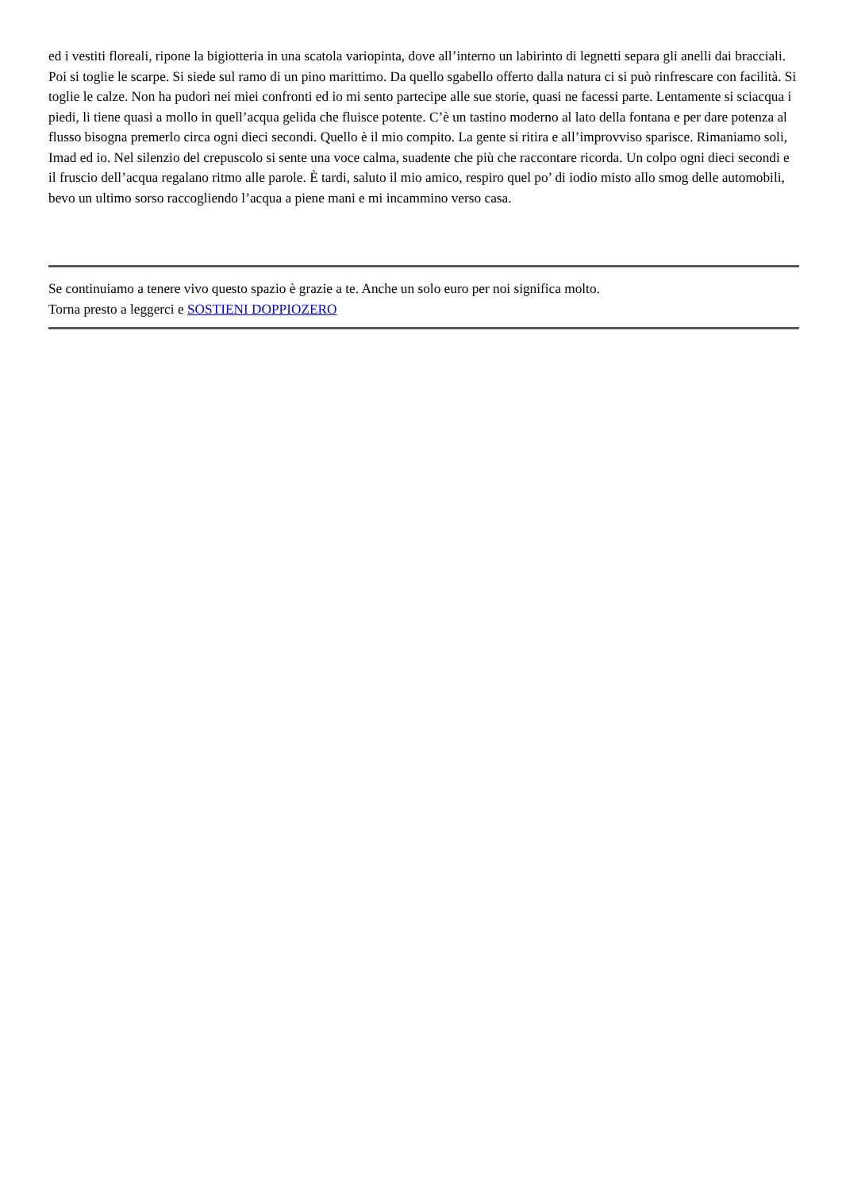ed i vestiti floreali, ripone la bigiotteria in una scatola variopinta, dove all’interno un labirinto di legnetti separa gli anelli dai bracciali. Poi si toglie le scarpe. Si siede sul ramo di un pino marittimo. Da quello sgabello offerto dalla natura ci si può rinfrescare con facilità. Si toglie le calze. Non ha pudori nei miei confronti ed io mi sento partecipe alle sue storie, quasi ne facessi parte. Lentamente si sciacqua i piedi, li tiene quasi a mollo in quell’acqua gelida che fluisce potente. C’è un tastino moderno al lato della fontana e per dare potenza al flusso bisogna premerlo circa ogni dieci secondi. Quello è il mio compito. La gente si ritira e all’improvviso sparisce. Rimaniamo soli, Imad ed io. Nel silenzio del crepuscolo si sente una voce calma, suadente che più che raccontare ricorda. Un colpo ogni dieci secondi e il fruscio dell’acqua regalano ritmo alle parole. È tardi, saluto il mio amico, respiro quel po’ di iodio misto allo smog delle automobili, bevo un ultimo sorso raccogliendo l’acqua a piene mani e mi incammino verso casa.
Se continuiamo a tenere vivo questo spazio è grazie a te. Anche un solo euro per noi significa molto.
Torna presto a leggerci e SOSTIENI DOPPIOZERO